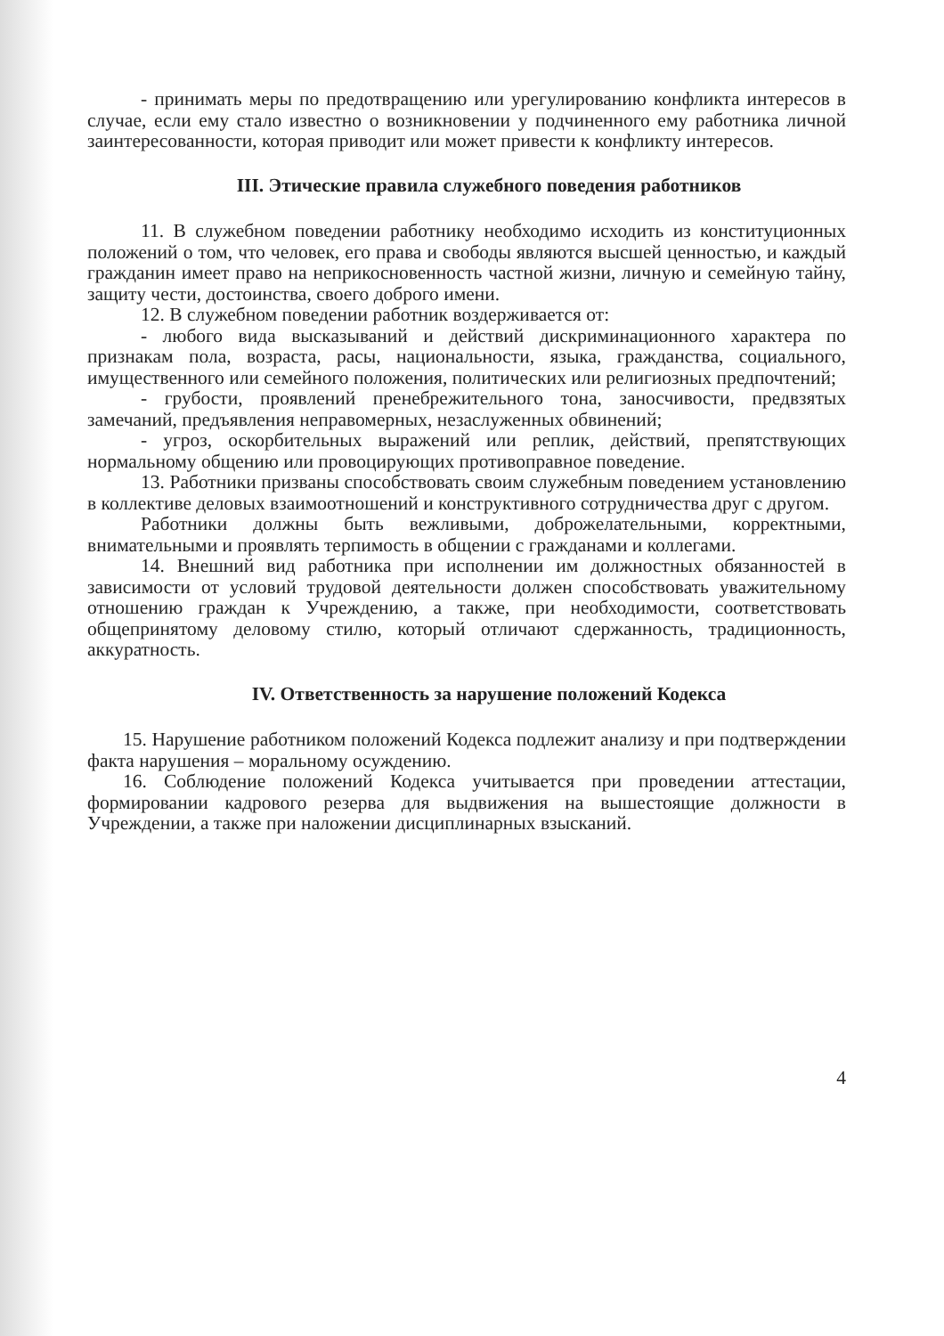- принимать меры по предотвращению или урегулированию конфликта интересов в случае, если ему стало известно о возникновении у подчиненного ему работника личной заинтересованности, которая приводит или может привести к конфликту интересов.
III. Этические правила служебного поведения работников
11. В служебном поведении работнику необходимо исходить из конституционных положений о том, что человек, его права и свободы являются высшей ценностью, и каждый гражданин имеет право на неприкосновенность частной жизни, личную и семейную тайну, защиту чести, достоинства, своего доброго имени.
12. В служебном поведении работник воздерживается от:
- любого вида высказываний и действий дискриминационного характера по признакам пола, возраста, расы, национальности, языка, гражданства, социального, имущественного или семейного положения, политических или религиозных предпочтений;
- грубости, проявлений пренебрежительного тона, заносчивости, предвзятых замечаний, предъявления неправомерных, незаслуженных обвинений;
- угроз, оскорбительных выражений или реплик, действий, препятствующих нормальному общению или провоцирующих противоправное поведение.
13. Работники призваны способствовать своим служебным поведением установлению в коллективе деловых взаимоотношений и конструктивного сотрудничества друг с другом.
Работники должны быть вежливыми, доброжелательными, корректными, внимательными и проявлять терпимость в общении с гражданами и коллегами.
14. Внешний вид работника при исполнении им должностных обязанностей в зависимости от условий трудовой деятельности должен способствовать уважительному отношению граждан к Учреждению, а также, при необходимости, соответствовать общепринятому деловому стилю, который отличают сдержанность, традиционность, аккуратность.
IV. Ответственность за нарушение положений Кодекса
15. Нарушение работником положений Кодекса подлежит анализу и при подтверждении факта нарушения – моральному осуждению.
16. Соблюдение положений Кодекса учитывается при проведении аттестации, формировании кадрового резерва для выдвижения на вышестоящие должности в Учреждении, а также при наложении дисциплинарных взысканий.
4